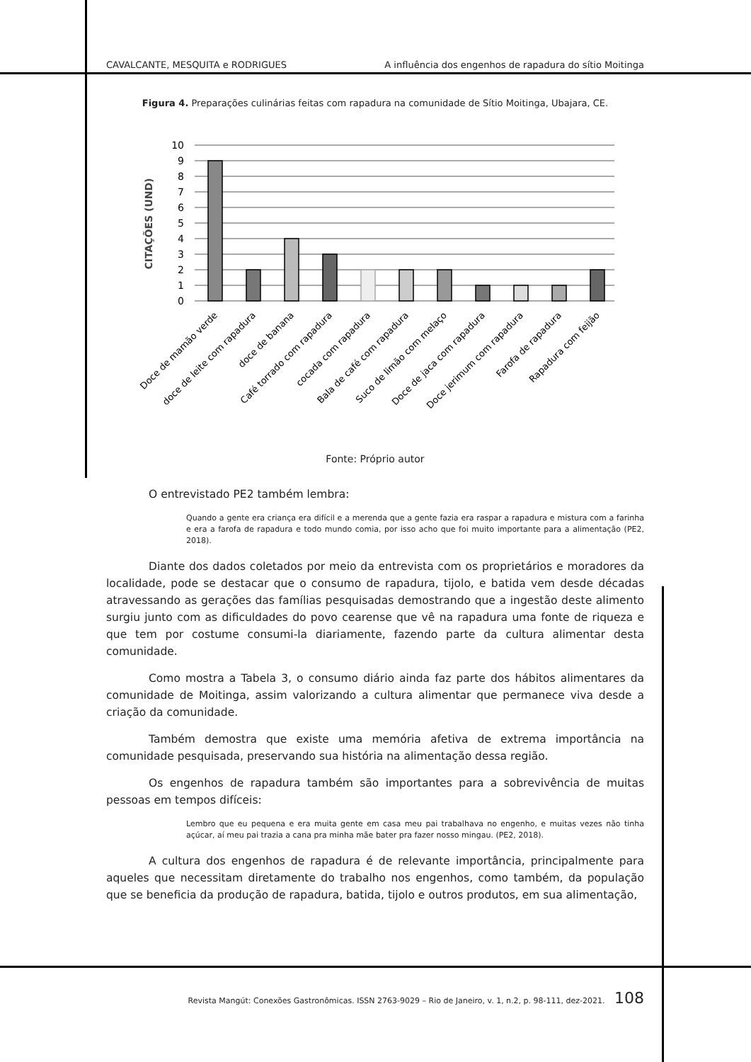CAVALCANTE, MESQUITA e RODRIGUES A influência dos engenhos de rapadura do sítio Moitinga
Figura 4. Preparações culinárias feitas com rapadura na comunidade de Sítio Moitinga, Ubajara, CE.
10
9
8
7
6
5
4
3
2
1
0
CITAÇÕES (UND)
Doce de mamão verde
doce de leite com rapadura
doce de banana
Café torrado com rapadura
cocada com rapadura
Bala de café com rapadura
Suco de limão com melaço
Doce de jaca com rapadura
Doce jerimum com rapadura
Farofa de rapadura
Rapadura com feijão
Fonte: Próprio autor
O entrevistado PE2 também lembra:
Quando a gente era criança era difícil e a merenda que a gente fazia era raspar a rapadura e mistura com a farinha e era a farofa de rapadura e todo mundo comia, por isso acho que foi muito importante para a alimentação (PE2, 2018).
Diante dos dados coletados por meio da entrevista com os proprietários e moradores da localidade, pode se destacar que o consumo de rapadura, tijolo, e batida vem desde décadas atravessando as gerações das famílias pesquisadas demostrando que a ingestão deste alimento surgiu junto com as dificuldades do povo cearense que vê na rapadura uma fonte de riqueza e que tem por costume consumi-la diariamente, fazendo parte da cultura alimentar desta comunidade.
Como mostra a Tabela 3, o consumo diário ainda faz parte dos hábitos alimentares da comunidade de Moitinga, assim valorizando a cultura alimentar que permanece viva desde a criação da comunidade.
Também demostra que existe uma memória afetiva de extrema importância na comunidade pesquisada, preservando sua história na alimentação dessa região.
Os engenhos de rapadura também são importantes para a sobrevivência de muitas pessoas em tempos difíceis:
Lembro que eu pequena e era muita gente em casa meu pai trabalhava no engenho, e muitas vezes não tinha açúcar, aí meu pai trazia a cana pra minha mãe bater pra fazer nosso mingau. (PE2, 2018).
A cultura dos engenhos de rapadura é de relevante importância, principalmente para aqueles que necessitam diretamente do trabalho nos engenhos, como também, da população que se beneficia da produção de rapadura, batida, tijolo e outros produtos, em sua alimentação,
Revista Mangút: Conexões Gastronômicas. ISSN 2763-9029 – Rio de Janeiro, v. 1, n.2, p. 98-111, dez-2021. 108